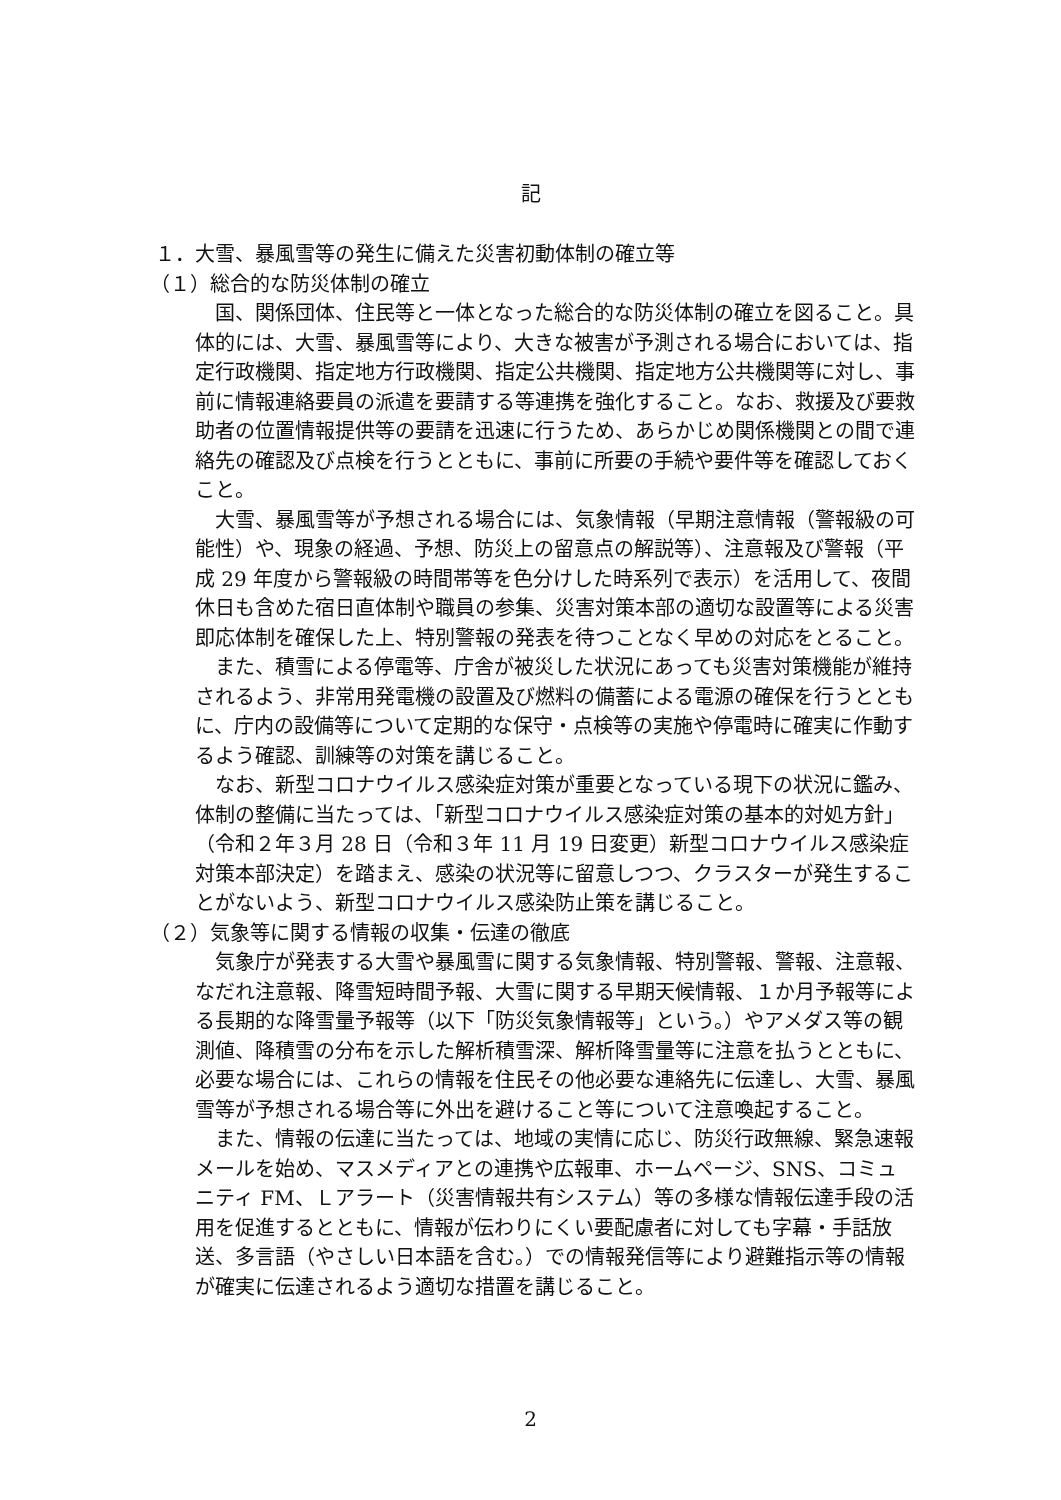記
１．大雪、暴風雪等の発生に備えた災害初動体制の確立等
（１）総合的な防災体制の確立
国、関係団体、住民等と一体となった総合的な防災体制の確立を図ること。具体的には、大雪、暴風雪等により、大きな被害が予測される場合においては、指定行政機関、指定地方行政機関、指定公共機関、指定地方公共機関等に対し、事前に情報連絡要員の派遣を要請する等連携を強化すること。なお、救援及び要救助者の位置情報提供等の要請を迅速に行うため、あらかじめ関係機関との間で連絡先の確認及び点検を行うとともに、事前に所要の手続や要件等を確認しておくこと。
大雪、暴風雪等が予想される場合には、気象情報（早期注意情報（警報級の可能性）や、現象の経過、予想、防災上の留意点の解説等）、注意報及び警報（平成 29 年度から警報級の時間帯等を色分けした時系列で表示）を活用して、夜間休日も含めた宿日直体制や職員の参集、災害対策本部の適切な設置等による災害即応体制を確保した上、特別警報の発表を待つことなく早めの対応をとること。
また、積雪による停電等、庁舎が被災した状況にあっても災害対策機能が維持されるよう、非常用発電機の設置及び燃料の備蓄による電源の確保を行うとともに、庁内の設備等について定期的な保守・点検等の実施や停電時に確実に作動するよう確認、訓練等の対策を講じること。
なお、新型コロナウイルス感染症対策が重要となっている現下の状況に鑑み、体制の整備に当たっては、「新型コロナウイルス感染症対策の基本的対処方針」（令和２年３月 28 日（令和３年 11 月 19 日変更）新型コロナウイルス感染症対策本部決定）を踏まえ、感染の状況等に留意しつつ、クラスターが発生することがないよう、新型コロナウイルス感染防止策を講じること。
（２）気象等に関する情報の収集・伝達の徹底
気象庁が発表する大雪や暴風雪に関する気象情報、特別警報、警報、注意報、なだれ注意報、降雪短時間予報、大雪に関する早期天候情報、１か月予報等による長期的な降雪量予報等（以下「防災気象情報等」という。）やアメダス等の観測値、降積雪の分布を示した解析積雪深、解析降雪量等に注意を払うとともに、必要な場合には、これらの情報を住民その他必要な連絡先に伝達し、大雪、暴風雪等が予想される場合等に外出を避けること等について注意喚起すること。
また、情報の伝達に当たっては、地域の実情に応じ、防災行政無線、緊急速報メールを始め、マスメディアとの連携や広報車、ホームページ、SNS、コミュニティ FM、Ｌアラート（災害情報共有システム）等の多様な情報伝達手段の活用を促進するとともに、情報が伝わりにくい要配慮者に対しても字幕・手話放送、多言語（やさしい日本語を含む。）での情報発信等により避難指示等の情報が確実に伝達されるよう適切な措置を講じること。
2